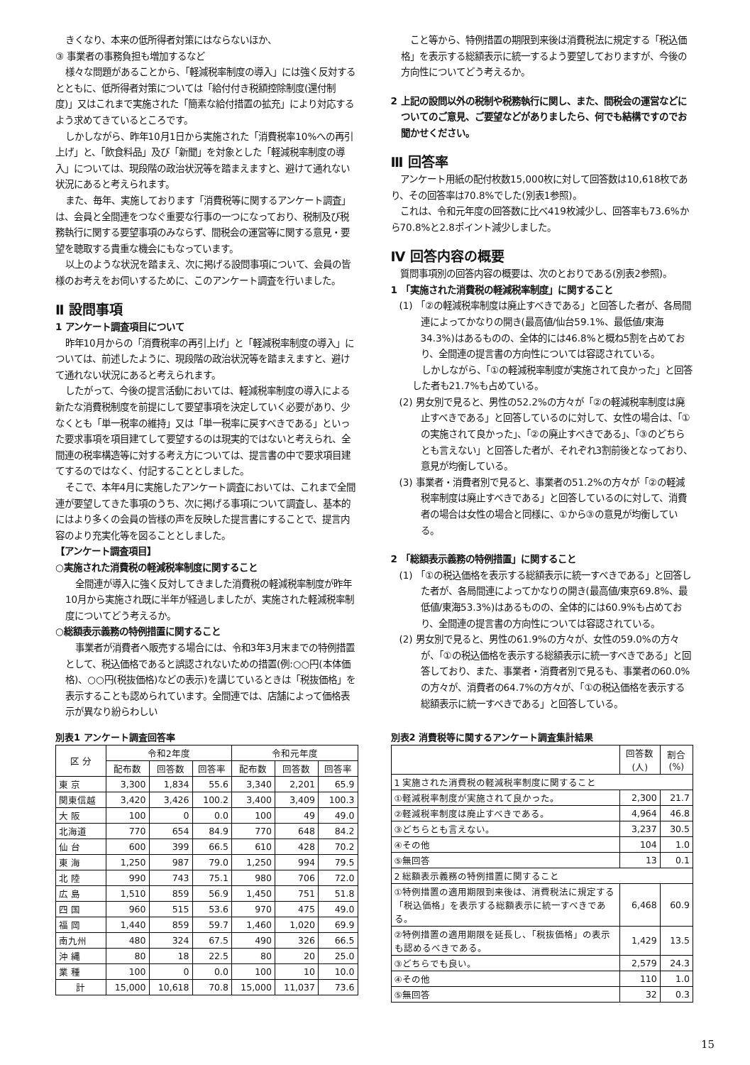きくなり、本来の低所得者対策にはならないほか、
③ 事業者の事務負担も増加するなど
様々な問題があることから、「軽減税率制度の導入」には強く反対するとともに、低所得者対策については「給付付き税額控除制度(還付制度)」又はこれまで実施された「簡素な給付措置の拡充」により対応するよう求めてきているところです。
しかしながら、昨年10月1日から実施された「消費税率10%への再引上げ」と、「飲食料品」及び「新聞」を対象とした「軽減税率制度の導入」については、現段階の政治状況等を踏まえますと、避けて通れない状況にあると考えられます。
また、毎年、実施しております「消費税等に関するアンケート調査」は、会員と全間連をつなぐ重要な行事の一つになっており、税制及び税務執行に関する要望事項のみならず、間税会の運営等に関する意見・要望を聴取する貴重な機会にもなっています。
以上のような状況を踏まえ、次に掲げる設問事項について、会員の皆様のお考えをお伺いするために、このアンケート調査を行いました。
Ⅱ 設問事項
1 アンケート調査項目について
昨年10月からの「消費税率の再引上げ」と「軽減税率制度の導入」については、前述したように、現段階の政治状況等を踏まえますと、避けて通れない状況にあると考えられます。
したがって、今後の提言活動においては、軽減税率制度の導入による新たな消費税制度を前提にして要望事項を決定していく必要があり、少なくとも「単一税率の維持」又は「単一税率に戻すべきである」といった要求事項を項目建てして要望するのは現実的ではないと考えられ、全間連の税率構造等に対する考え方については、提言書の中で要求項目建てするのではなく、付記することとしました。
そこで、本年4月に実施したアンケート調査においては、これまで全間連が要望してきた事項のうち、次に掲げる事項について調査し、基本的にはより多くの会員の皆様の声を反映した提言書にすることで、提言内容のより充実化等を図ることとしました。
【アンケート調査項目】
○実施された消費税の軽減税率制度に関すること
全間連が導入に強く反対してきました消費税の軽減税率制度が昨年10月から実施され既に半年が経過しましたが、実施された軽減税率制度についてどう考えるか。
○総額表示義務の特例措置に関すること
事業者が消費者へ販売する場合には、令和3年3月末までの特例措置として、税込価格であると誤認されないための措置(例:○○円(本体価格)、○○円(税抜価格)などの表示)を講じているときは「税抜価格」を表示することも認められています。全間連では、店舗によって価格表示が異なり紛らわしい
こと等から、特例措置の期限到来後は消費税法に規定する「税込価格」を表示する総額表示に統一するよう要望しておりますが、今後の方向性についてどう考えるか。
2 上記の設問以外の税制や税務執行に関し、また、間税会の運営などについてのご意見、ご要望などがありましたら、何でも結構ですのでお聞かせください。
Ⅲ 回答率
アンケート用紙の配付枚数15,000枚に対して回答数は10,618枚であり、その回答率は70.8%でした(別表1参照)。
これは、令和元年度の回答数に比べ419枚減少し、回答率も73.6%から70.8%と2.8ポイント減少しました。
Ⅳ 回答内容の概要
質問事項別の回答内容の概要は、次のとおりである(別表2参照)。
1 「実施された消費税の軽減税率制度」に関すること
(1) 「②の軽減税率制度は廃止すべきである」と回答した者が、各局間連によってかなりの開き(最高値/仙台59.1%、最低値/東海34.3%)はあるものの、全体的には46.8%と概ね5割を占めており、全間連の提言書の方向性については容認されている。
しかしながら、「①の軽減税率制度が実施されて良かった」と回答した者も21.7%も占めている。
(2) 男女別で見ると、男性の52.2%の方々が「②の軽減税率制度は廃止すべきである」と回答しているのに対して、女性の場合は、「①の実施されて良かった」、「②の廃止すべきである」、「③のどちらとも言えない」と回答した者が、それぞれ3割前後となっており、意見が均衡している。
(3) 事業者・消費者別で見ると、事業者の51.2%の方々が「②の軽減税率制度は廃止すべきである」と回答しているのに対して、消費者の場合は女性の場合と同様に、①から③の意見が均衡している。
2 「総額表示義務の特例措置」に関すること
(1) 「①の税込価格を表示する総額表示に統一すべきである」と回答した者が、各局間連によってかなりの開き(最高値/東京69.8%、最低値/東海53.3%)はあるものの、全体的には60.9%も占めており、全間連の提言書の方向性については容認されている。
(2) 男女別で見ると、男性の61.9%の方々が、女性の59.0%の方々が、「①の税込価格を表示する総額表示に統一すべきである」と回答しており、また、事業者・消費者別で見るも、事業者の60.0%の方々が、消費者の64.7%の方々が、「①の税込価格を表示する総額表示に統一すべきである」と回答している。
別表1 アンケート調査回答率
| 区 分 | 令和2年度 | | | 令和元年度 | | |
| --- | --- | --- | --- | --- | --- | --- |
| | 配布数 | 回答数 | 回答率 | 配布数 | 回答数 | 回答率 |
| 東 京 | 3,300 | 1,834 | 55.6 | 3,340 | 2,201 | 65.9 |
| 関東信越 | 3,420 | 3,426 | 100.2 | 3,400 | 3,409 | 100.3 |
| 大 阪 | 100 | 0 | 0.0 | 100 | 49 | 49.0 |
| 北海道 | 770 | 654 | 84.9 | 770 | 648 | 84.2 |
| 仙 台 | 600 | 399 | 66.5 | 610 | 428 | 70.2 |
| 東 海 | 1,250 | 987 | 79.0 | 1,250 | 994 | 79.5 |
| 北 陸 | 990 | 743 | 75.1 | 980 | 706 | 72.0 |
| 広 島 | 1,510 | 859 | 56.9 | 1,450 | 751 | 51.8 |
| 四 国 | 960 | 515 | 53.6 | 970 | 475 | 49.0 |
| 福 岡 | 1,440 | 859 | 59.7 | 1,460 | 1,020 | 69.9 |
| 南九州 | 480 | 324 | 67.5 | 490 | 326 | 66.5 |
| 沖 縄 | 80 | 18 | 22.5 | 80 | 20 | 25.0 |
| 業 種 | 100 | 0 | 0.0 | 100 | 10 | 10.0 |
| 計 | 15,000 | 10,618 | 70.8 | 15,000 | 11,037 | 73.6 |
別表2 消費税等に関するアンケート調査集計結果
| | 回答数(人) | 割合(%) |
| --- | --- | --- |
| 1 実施された消費税の軽減税率制度に関すること | | |
| ①軽減税率制度が実施されて良かった。 | 2,300 | 21.7 |
| ②軽減税率制度は廃止すべきである。 | 4,964 | 46.8 |
| ③どちらとも言えない。 | 3,237 | 30.5 |
| ④その他 | 104 | 1.0 |
| ⑤無回答 | 13 | 0.1 |
| 2 総額表示義務の特例措置に関すること | | |
| ①特例措置の適用期限到来後は、消費税法に規定する「税込価格」を表示する総額表示に統一すべきである。 | 6,468 | 60.9 |
| ②特例措置の適用期限を延長し、「税抜価格」の表示も認めるべきである。 | 1,429 | 13.5 |
| ③どちらでも良い。 | 2,579 | 24.3 |
| ④その他 | 110 | 1.0 |
| ⑤無回答 | 32 | 0.3 |
15